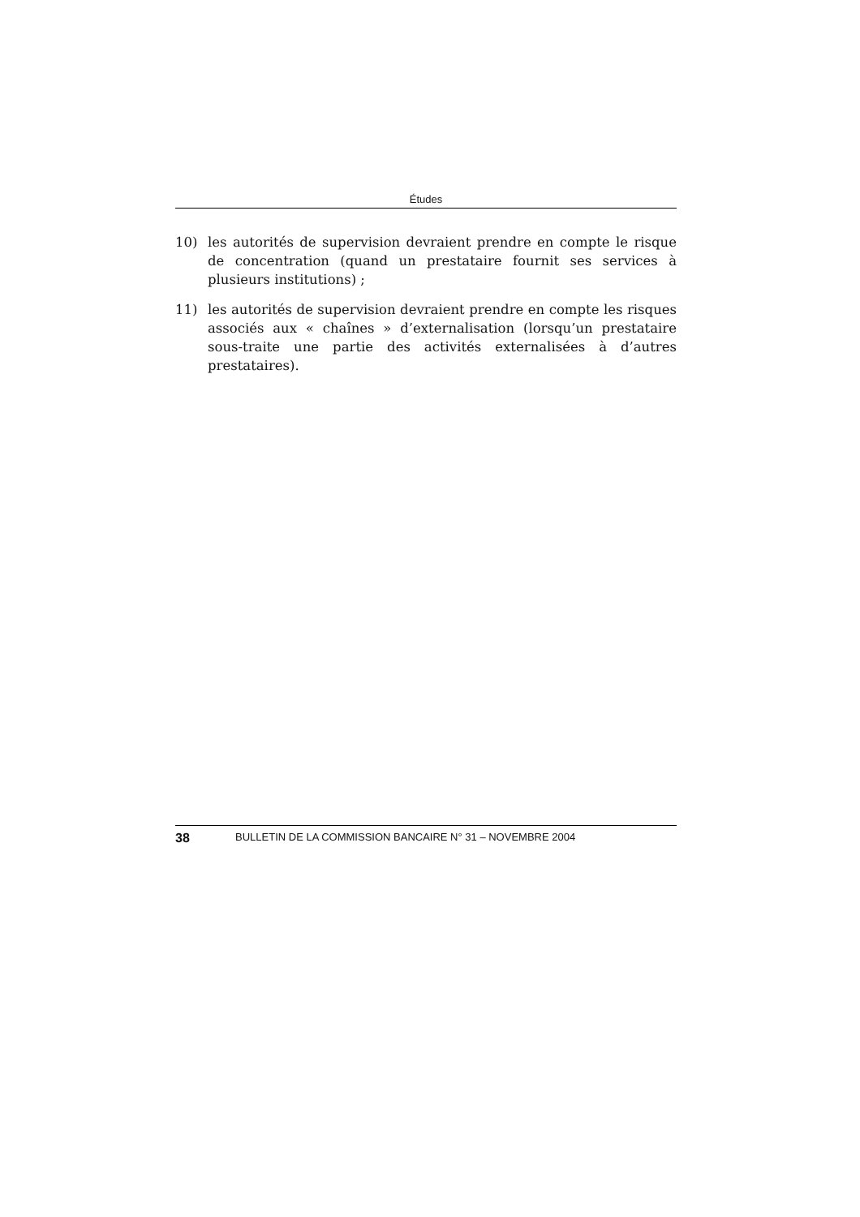Études
10) les autorités de supervision devraient prendre en compte le risque de concentration (quand un prestataire fournit ses services à plusieurs institutions) ;
11) les autorités de supervision devraient prendre en compte les risques associés aux « chaînes » d’externalisation (lorsqu’un prestataire sous-traite une partie des activités externalisées à d’autres prestataires).
38 BULLETIN DE LA COMMISSION BANCAIRE N° 31 – NOVEMBRE 2004